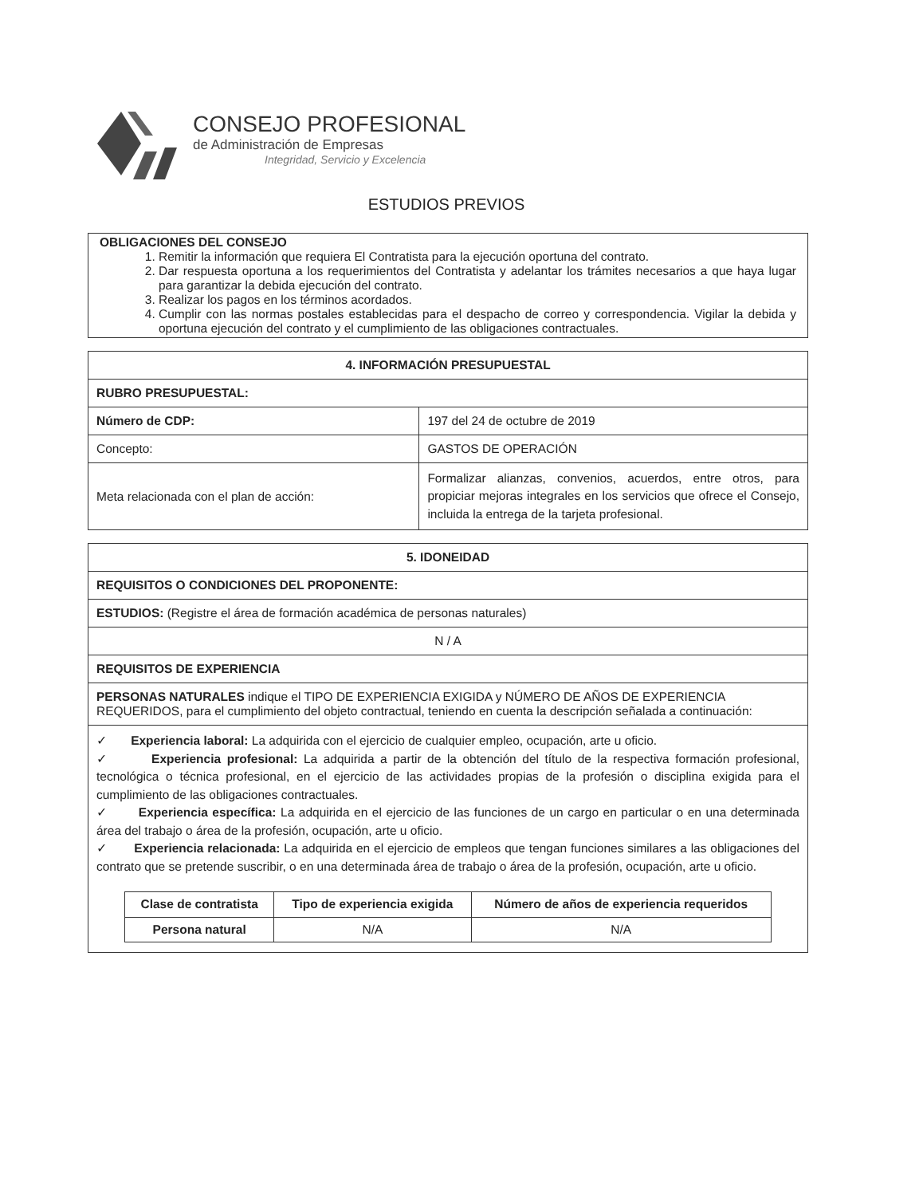CONSEJO PROFESIONAL
de Administración de Empresas
Integridad, Servicio y Excelencia
ESTUDIOS PREVIOS
OBLIGACIONES DEL CONSEJO
1. Remitir la información que requiera El Contratista para la ejecución oportuna del contrato.
2. Dar respuesta oportuna a los requerimientos del Contratista y adelantar los trámites necesarios a que haya lugar para garantizar la debida ejecución del contrato.
3. Realizar los pagos en los términos acordados.
4. Cumplir con las normas postales establecidas para el despacho de correo y correspondencia. Vigilar la debida y oportuna ejecución del contrato y el cumplimiento de las obligaciones contractuales.
| 4. INFORMACIÓN PRESUPUESTAL | |
| --- | --- |
| RUBRO PRESUPUESTAL: | |
| Número de CDP: | 197 del 24 de octubre de 2019 |
| Concepto: | GASTOS DE OPERACIÓN |
| Meta relacionada con el plan de acción: | Formalizar alianzas, convenios, acuerdos, entre otros, para propiciar mejoras integrales en los servicios que ofrece el Consejo, incluida la entrega de la tarjeta profesional. |
| 5. IDONEIDAD |
| --- |
| REQUISITOS O CONDICIONES DEL PROPONENTE: |
| ESTUDIOS: (Registre el área de formación académica de personas naturales) |
| N / A |
| REQUISITOS DE EXPERIENCIA |
| PERSONAS NATURALES indique el TIPO DE EXPERIENCIA EXIGIDA y NÚMERO DE AÑOS DE EXPERIENCIA REQUERIDOS, para el cumplimiento del objeto contractual, teniendo en cuenta la descripción señalada a continuación: |
| ✓ Experiencia laboral: La adquirida con el ejercicio de cualquier empleo, ocupación, arte u oficio. ✓ Experiencia profesional: La adquirida a partir de la obtención del título de la respectiva formación profesional, tecnológica o técnica profesional, en el ejercicio de las actividades propias de la profesión o disciplina exigida para el cumplimiento de las obligaciones contractuales. ✓ Experiencia específica: La adquirida en el ejercicio de las funciones de un cargo en particular o en una determinada área del trabajo o área de la profesión, ocupación, arte u oficio. ✓ Experiencia relacionada: La adquirida en el ejercicio de empleos que tengan funciones similares a las obligaciones del contrato que se pretende suscribir, o en una determinada área de trabajo o área de la profesión, ocupación, arte u oficio. / Clase de contratista / Tipo de experiencia exigida / Número de años de experiencia requeridos / / --- / --- / --- / / Persona natural / N/A / N/A / |